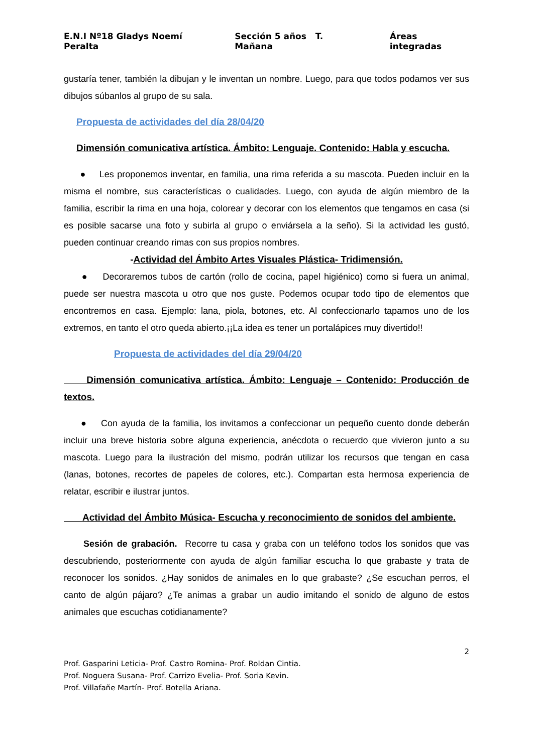E.N.I Nº18 Gladys Noemí Peralta Sección 5 años T. Mañana Áreas integradas
gustaría tener, también la dibujan y le inventan un nombre. Luego, para que todos podamos ver sus dibujos súbanlos al grupo de su sala.
Propuesta de actividades del día 28/04/20
Dimensión comunicativa artística. Ámbito: Lenguaje. Contenido: Habla y escucha.
● Les proponemos inventar, en familia, una rima referida a su mascota. Pueden incluir en la misma el nombre, sus características o cualidades. Luego, con ayuda de algún miembro de la familia, escribir la rima en una hoja, colorear y decorar con los elementos que tengamos en casa (si es posible sacarse una foto y subirla al grupo o enviársela a la seño). Si la actividad les gustó, pueden continuar creando rimas con sus propios nombres.
-Actividad del Ámbito Artes Visuales Plástica- Tridimensión.
● Decoraremos tubos de cartón (rollo de cocina, papel higiénico) como si fuera un animal, puede ser nuestra mascota u otro que nos guste. Podemos ocupar todo tipo de elementos que encontremos en casa. Ejemplo: lana, piola, botones, etc. Al confeccionarlo tapamos uno de los extremos, en tanto el otro queda abierto.¡¡La idea es tener un portalápices muy divertido!!
Propuesta de actividades del día 29/04/20
Dimensión comunicativa artística. Ámbito: Lenguaje – Contenido: Producción de textos.
● Con ayuda de la familia, los invitamos a confeccionar un pequeño cuento donde deberán incluir una breve historia sobre alguna experiencia, anécdota o recuerdo que vivieron junto a su mascota. Luego para la ilustración del mismo, podrán utilizar los recursos que tengan en casa (lanas, botones, recortes de papeles de colores, etc.). Compartan esta hermosa experiencia de relatar, escribir e ilustrar juntos.
Actividad del Ámbito Música- Escucha y reconocimiento de sonidos del ambiente.
Sesión de grabación. Recorre tu casa y graba con un teléfono todos los sonidos que vas descubriendo, posteriormente con ayuda de algún familiar escucha lo que grabaste y trata de reconocer los sonidos. ¿Hay sonidos de animales en lo que grabaste? ¿Se escuchan perros, el canto de algún pájaro? ¿Te animas a grabar un audio imitando el sonido de alguno de estos animales que escuchas cotidianamente?
2
Prof. Gasparini Leticia- Prof. Castro Romina- Prof. Roldan Cintia.
Prof. Noguera Susana- Prof. Carrizo Evelia- Prof. Soria Kevin.
Prof. Villafañe Martín- Prof. Botella Ariana.